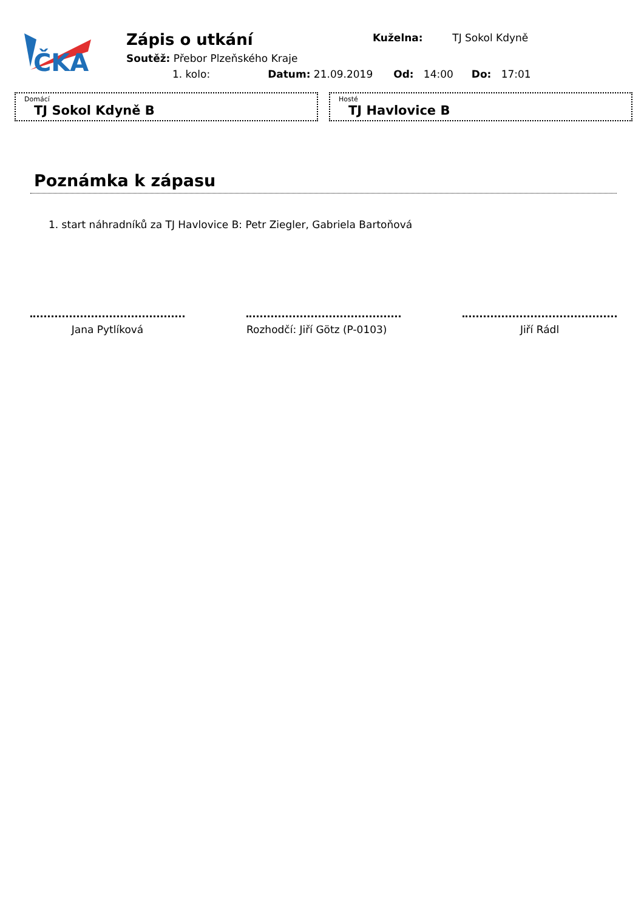ČKA
Zápis o utkání
Kuželna: TJ Sokol Kdyně
Soutěž: Přebor Plzeňského Kraje
1. kolo: Datum: 21.09.2019 Od: 14:00 Do: 17:01
Domácí
TJ Sokol Kdyně B
Hosté
TJ Havlovice B
Poznámka k zápasu
1. start náhradníků za TJ Havlovice B: Petr Ziegler, Gabriela Bartoňová
Jana Pytlíková
Rozhodčí: Jiří Götz (P-0103)
Jiří Rádl